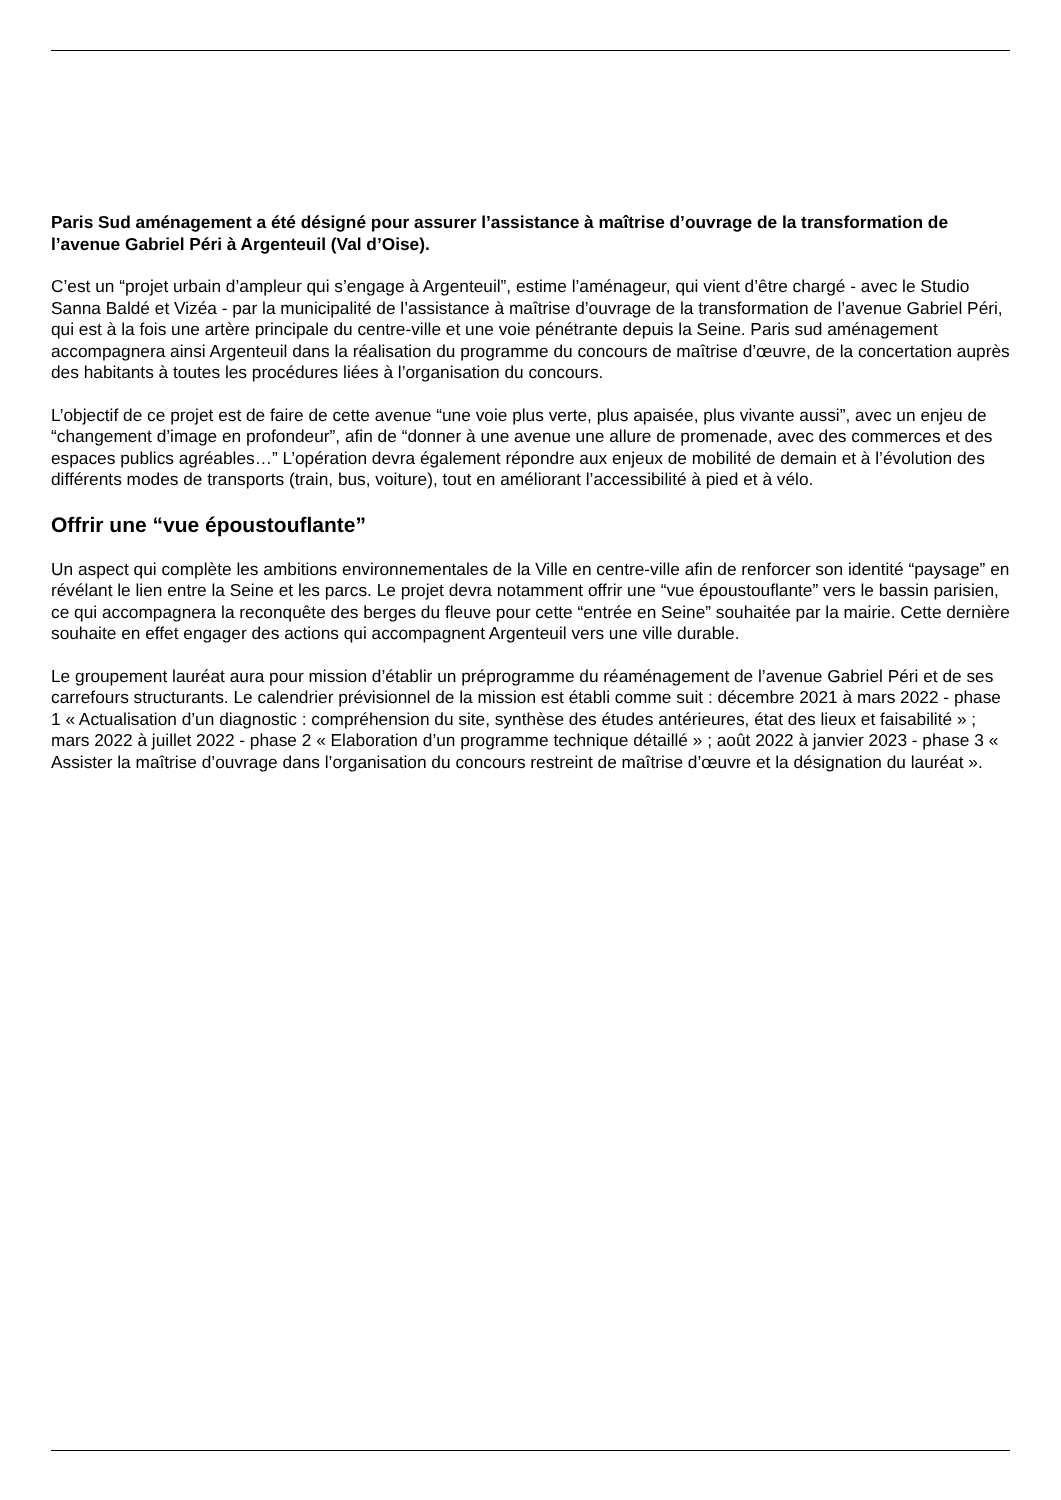Paris Sud aménagement a été désigné pour assurer l’assistance à maîtrise d’ouvrage de la transformation de l’avenue Gabriel Péri à Argenteuil (Val d’Oise).
C’est un “projet urbain d’ampleur qui s’engage à Argenteuil”, estime l’aménageur, qui vient d’être chargé - avec le Studio Sanna Baldé et Vizéa - par la municipalité de l’assistance à maîtrise d’ouvrage de la transformation de l’avenue Gabriel Péri, qui est à la fois une artère principale du centre-ville et une voie pénétrante depuis la Seine. Paris sud aménagement accompagnera ainsi Argenteuil dans la réalisation du programme du concours de maîtrise d’œuvre, de la concertation auprès des habitants à toutes les procédures liées à l’organisation du concours.
L’objectif de ce projet est de faire de cette avenue “une voie plus verte, plus apaisée, plus vivante aussi”, avec un enjeu de “changement d’image en profondeur”, afin de “donner à une avenue une allure de promenade, avec des commerces et des espaces publics agréables…” L’opération devra également répondre aux enjeux de mobilité de demain et à l’évolution des différents modes de transports (train, bus, voiture), tout en améliorant l’accessibilité à pied et à vélo.
Offrir une “vue époustouflante”
Un aspect qui complète les ambitions environnementales de la Ville en centre-ville afin de renforcer son identité “paysage” en révélant le lien entre la Seine et les parcs. Le projet devra notamment offrir une “vue époustouflante” vers le bassin parisien, ce qui accompagnera la reconquête des berges du fleuve pour cette “entrée en Seine” souhaitée par la mairie. Cette dernière souhaite en effet engager des actions qui accompagnent Argenteuil vers une ville durable.
Le groupement lauréat aura pour mission d’établir un préprogramme du réaménagement de l’avenue Gabriel Péri et de ses carrefours structurants. Le calendrier prévisionnel de la mission est établi comme suit : décembre 2021 à mars 2022 - phase 1 « Actualisation d’un diagnostic : compréhension du site, synthèse des études antérieures, état des lieux et faisabilité » ; mars 2022 à juillet 2022 - phase 2 « Elaboration d’un programme technique détaillé » ; août 2022 à janvier 2023 - phase 3 « Assister la maîtrise d’ouvrage dans l’organisation du concours restreint de maîtrise d’œuvre et la désignation du lauréat ».